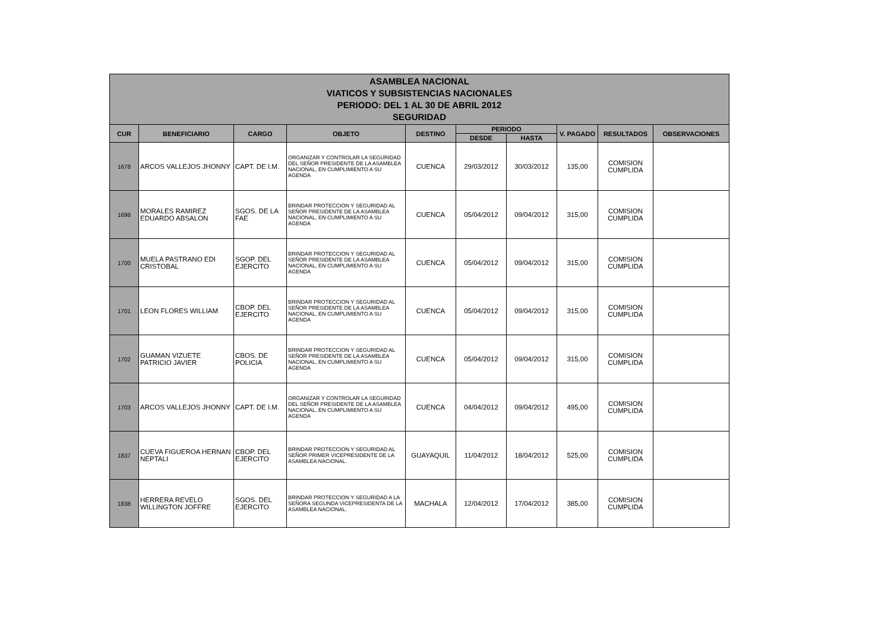ASAMBLEA NACIONAL
VIATICOS Y SUBSISTENCIAS NACIONALES
PERIODO: DEL 1 AL 30 DE ABRIL 2012
SEGURIDAD
| CUR | BENEFICIARIO | CARGO | OBJETO | DESTINO | PERIODO | | V. PAGADO | RESULTADOS | OBSERVACIONES |
| --- | --- | --- | --- | --- | --- | --- | --- | --- | --- |
| | | | | | DESDE | HASTA | | | |
| 1678 | ARCOS VALLEJOS JHONNY | CAPT. DE I.M. | ORGANIZAR Y CONTROLAR LA SEGURIDAD DEL SEÑOR PRESIDENTE DE LA ASAMBLEA NACIONAL, EN CUMPLIMIENTO A SU AGENDA | CUENCA | 29/03/2012 | 30/03/2012 | 135,00 | COMISION CUMPLIDA | |
| 1698 | MORALES RAMIREZ EDUARDO ABSALON | SGOS. DE LA FAE | BRINDAR PROTECCION Y SEGURIDAD AL SEÑOR PRESIDENTE DE LA ASAMBLEA NACIONAL, EN CUMPLIMIENTO A SU AGENDA | CUENCA | 05/04/2012 | 09/04/2012 | 315,00 | COMISION CUMPLIDA | |
| 1700 | MUELA PASTRANO EDI CRISTOBAL | SGOP. DEL EJERCITO | BRINDAR PROTECCION Y SEGURIDAD AL SEÑOR PRESIDENTE DE LA ASAMBLEA NACIONAL, EN CUMPLIMIENTO A SU AGENDA | CUENCA | 05/04/2012 | 09/04/2012 | 315,00 | COMISION CUMPLIDA | |
| 1701 | LEON FLORES WILLIAM | CBOP. DEL EJERCITO | BRINDAR PROTECCION Y SEGURIDAD AL SEÑOR PRESIDENTE DE LA ASAMBLEA NACIONAL, EN CUMPLIMIENTO A SU AGENDA | CUENCA | 05/04/2012 | 09/04/2012 | 315,00 | COMISION CUMPLIDA | |
| 1702 | GUAMAN VIZUETE PATRICIO JAVIER | CBOS. DE POLICIA | BRINDAR PROTECCION Y SEGURIDAD AL SEÑOR PRESIDENTE DE LA ASAMBLEA NACIONAL, EN CUMPLIMIENTO A SU AGENDA | CUENCA | 05/04/2012 | 09/04/2012 | 315,00 | COMISION CUMPLIDA | |
| 1703 | ARCOS VALLEJOS JHONNY | CAPT. DE I.M. | ORGANIZAR Y CONTROLAR LA SEGURIDAD DEL SEÑOR PRESIDENTE DE LA ASAMBLEA NACIONAL, EN CUMPLIMIENTO A SU AGENDA | CUENCA | 04/04/2012 | 09/04/2012 | 495,00 | COMISION CUMPLIDA | |
| 1837 | CUEVA FIGUEROA HERNAN NEPTALI | CBOP. DEL EJERCITO | BRINDAR PROTECCION Y SEGURIDAD AL SEÑOR PRIMER VICEPRESIDENTE DE LA ASAMBLEA NACIONAL. | GUAYAQUIL | 11/04/2012 | 18/04/2012 | 525,00 | COMISION CUMPLIDA | |
| 1838 | HERRERA REVELO WILLINGTON JOFFRE | SGOS. DEL EJERCITO | BRINDAR PROTECCION Y SEGURIDAD A LA SEÑORA SEGUNDA VICEPRESIDENTA DE LA ASAMBLEA NACIONAL. | MACHALA | 12/04/2012 | 17/04/2012 | 385,00 | COMISION CUMPLIDA | |